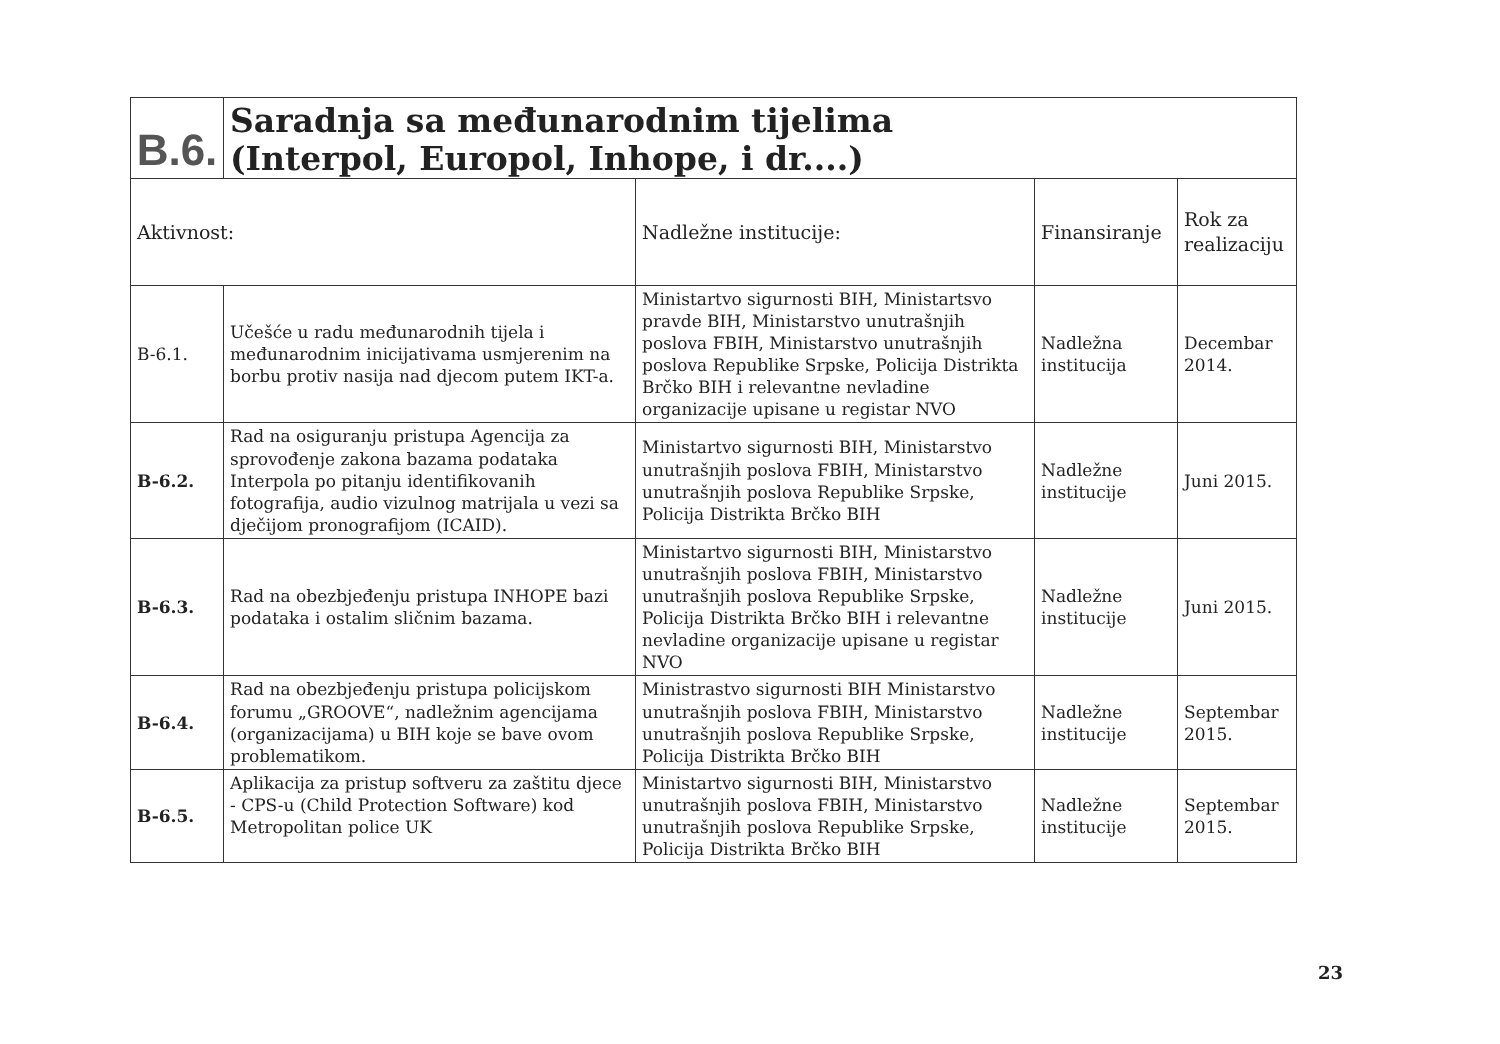| B.6. | Saradnja sa međunarodnim tijelima (Interpol, Europol, Inhope, i dr....) | | | |
| Aktivnost: | | Nadležne institucije: | Finansiranje | Rok za realizaciju |
| B-6.1. | Učešće u radu međunarodnih tijela i međunarodnim inicijativama usmjerenim na borbu protiv nasija nad djecom putem IKT-a. | Ministartvo sigurnosti BIH, Ministartsvo pravde BIH, Ministarstvo unutrašnjih poslova FBIH, Ministarstvo unutrašnjih poslova Republike Srpske, Policija Distrikta Brčko BIH i relevantne nevladine organizacije upisane u registar NVO | Nadležna institucija | Decembar 2014. |
| B-6.2. | Rad na osiguranju pristupa Agencija za sprovođenje zakona bazama podataka Interpola po pitanju identifikovanih fotografija, audio vizulnog matrijala u vezi sa dječijom pronografijom (ICAID). | Ministartvo sigurnosti BIH, Ministarstvo unutrašnjih poslova FBIH, Ministarstvo unutrašnjih poslova Republike Srpske, Policija Distrikta Brčko BIH | Nadležne institucije | Juni 2015. |
| B-6.3. | Rad na obezbjeđenju pristupa INHOPE bazi podataka i ostalim sličnim bazama. | Ministartvo sigurnosti BIH, Ministarstvo unutrašnjih poslova FBIH, Ministarstvo unutrašnjih poslova Republike Srpske, Policija Distrikta Brčko BIH i relevantne nevladine organizacije upisane u registar NVO | Nadležne institucije | Juni 2015. |
| B-6.4. | Rad na obezbjeđenju pristupa policijskom forumu „GROOVE“, nadležnim agencijama (organizacijama) u BIH koje se bave ovom problematikom. | Ministrastvo sigurnosti BIH Ministarstvo unutrašnjih poslova FBIH, Ministarstvo unutrašnjih poslova Republike Srpske, Policija Distrikta Brčko BIH | Nadležne institucije | Septembar 2015. |
| B-6.5. | Aplikacija za pristup softveru za zaštitu djece - CPS-u (Child Protection Software) kod Metropolitan police UK | Ministartvo sigurnosti BIH, Ministarstvo unutrašnjih poslova FBIH, Ministarstvo unutrašnjih poslova Republike Srpske, Policija Distrikta Brčko BIH | Nadležne institucije | Septembar 2015. |
23